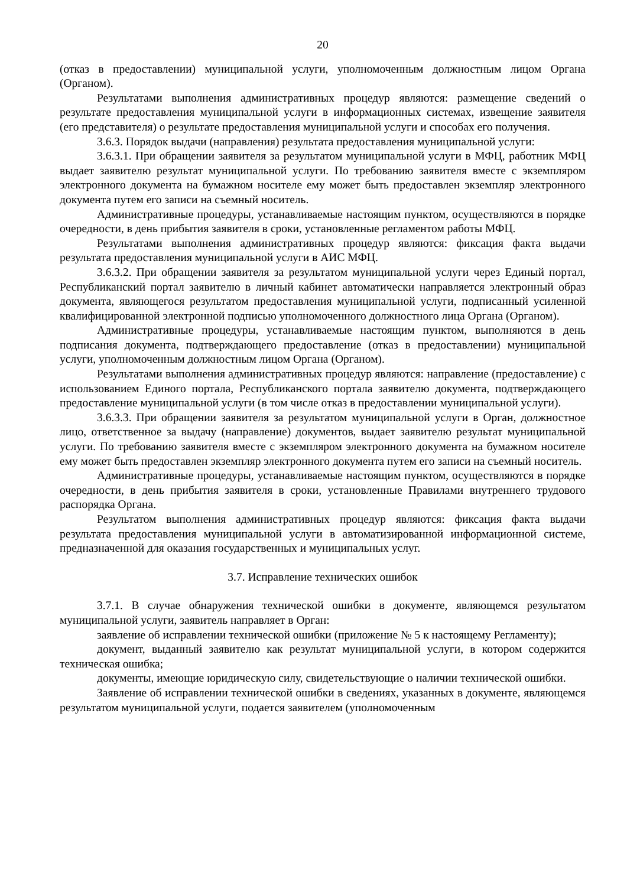20
(отказ в предоставлении) муниципальной услуги, уполномоченным должностным лицом Органа (Органом).
Результатами выполнения административных процедур являются: размещение сведений о результате предоставления муниципальной услуги в информационных системах, извещение заявителя (его представителя) о результате предоставления муниципальной услуги и способах его получения.
3.6.3. Порядок выдачи (направления) результата предоставления муниципальной услуги:
3.6.3.1. При обращении заявителя за результатом муниципальной услуги в МФЦ, работник МФЦ выдает заявителю результат муниципальной услуги. По требованию заявителя вместе с экземпляром электронного документа на бумажном носителе ему может быть предоставлен экземпляр электронного документа путем его записи на съемный носитель.
Административные процедуры, устанавливаемые настоящим пунктом, осуществляются в порядке очередности, в день прибытия заявителя в сроки, установленные регламентом работы МФЦ.
Результатами выполнения административных процедур являются: фиксация факта выдачи результата предоставления муниципальной услуги в АИС МФЦ.
3.6.3.2. При обращении заявителя за результатом муниципальной услуги через Единый портал, Республиканский портал заявителю в личный кабинет автоматически направляется электронный образ документа, являющегося результатом предоставления муниципальной услуги, подписанный усиленной квалифицированной электронной подписью уполномоченного должностного лица Органа (Органом).
Административные процедуры, устанавливаемые настоящим пунктом, выполняются в день подписания документа, подтверждающего предоставление (отказ в предоставлении) муниципальной услуги, уполномоченным должностным лицом Органа (Органом).
Результатами выполнения административных процедур являются: направление (предоставление) с использованием Единого портала, Республиканского портала заявителю документа, подтверждающего предоставление муниципальной услуги (в том числе отказ в предоставлении муниципальной услуги).
3.6.3.3. При обращении заявителя за результатом муниципальной услуги в Орган, должностное лицо, ответственное за выдачу (направление) документов, выдает заявителю результат муниципальной услуги. По требованию заявителя вместе с экземпляром электронного документа на бумажном носителе ему может быть предоставлен экземпляр электронного документа путем его записи на съемный носитель.
Административные процедуры, устанавливаемые настоящим пунктом, осуществляются в порядке очередности, в день прибытия заявителя в сроки, установленные Правилами внутреннего трудового распорядка Органа.
Результатом выполнения административных процедур являются: фиксация факта выдачи результата предоставления муниципальной услуги в автоматизированной информационной системе, предназначенной для оказания государственных и муниципальных услуг.
3.7. Исправление технических ошибок
3.7.1. В случае обнаружения технической ошибки в документе, являющемся результатом муниципальной услуги, заявитель направляет в Орган:
заявление об исправлении технической ошибки (приложение № 5 к настоящему Регламенту);
документ, выданный заявителю как результат муниципальной услуги, в котором содержится техническая ошибка;
документы, имеющие юридическую силу, свидетельствующие о наличии технической ошибки.
Заявление об исправлении технической ошибки в сведениях, указанных в документе, являющемся результатом муниципальной услуги, подается заявителем (уполномоченным